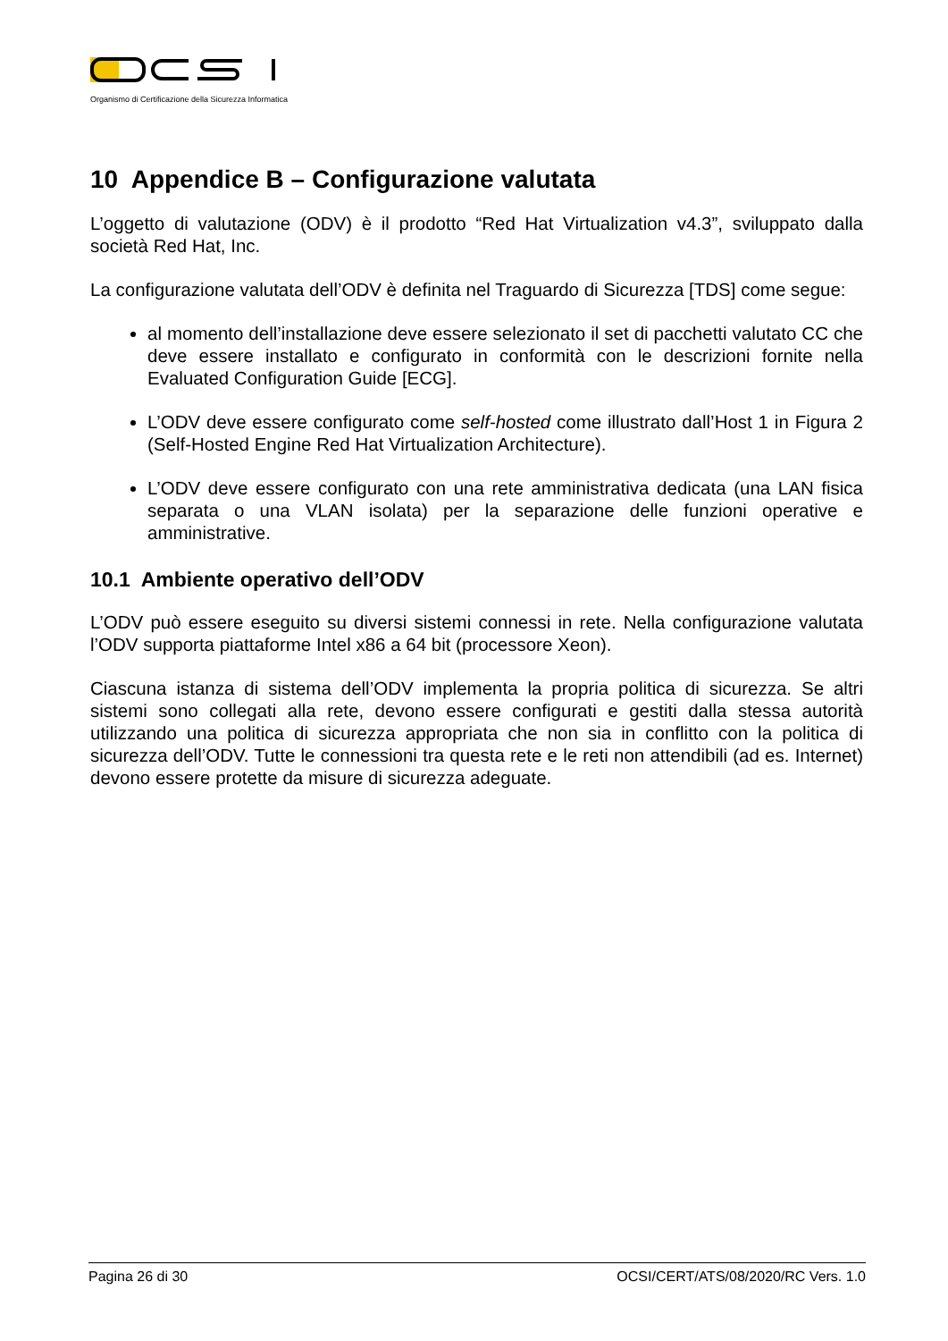Organismo di Certificazione della Sicurezza Informatica
10 Appendice B – Configurazione valutata
L’oggetto di valutazione (ODV) è il prodotto “Red Hat Virtualization v4.3”, sviluppato dalla società Red Hat, Inc.
La configurazione valutata dell’ODV è definita nel Traguardo di Sicurezza [TDS] come segue:
al momento dell’installazione deve essere selezionato il set di pacchetti valutato CC che deve essere installato e configurato in conformità con le descrizioni fornite nella Evaluated Configuration Guide [ECG].
L’ODV deve essere configurato come self-hosted come illustrato dall’Host 1 in Figura 2 (Self-Hosted Engine Red Hat Virtualization Architecture).
L’ODV deve essere configurato con una rete amministrativa dedicata (una LAN fisica separata o una VLAN isolata) per la separazione delle funzioni operative e amministrative.
10.1 Ambiente operativo dell’ODV
L’ODV può essere eseguito su diversi sistemi connessi in rete. Nella configurazione valutata l’ODV supporta piattaforme Intel x86 a 64 bit (processore Xeon).
Ciascuna istanza di sistema dell’ODV implementa la propria politica di sicurezza. Se altri sistemi sono collegati alla rete, devono essere configurati e gestiti dalla stessa autorità utilizzando una politica di sicurezza appropriata che non sia in conflitto con la politica di sicurezza dell’ODV. Tutte le connessioni tra questa rete e le reti non attendibili (ad es. Internet) devono essere protette da misure di sicurezza adeguate.
Pagina 26 di 30 OCSI/CERT/ATS/08/2020/RC Vers. 1.0